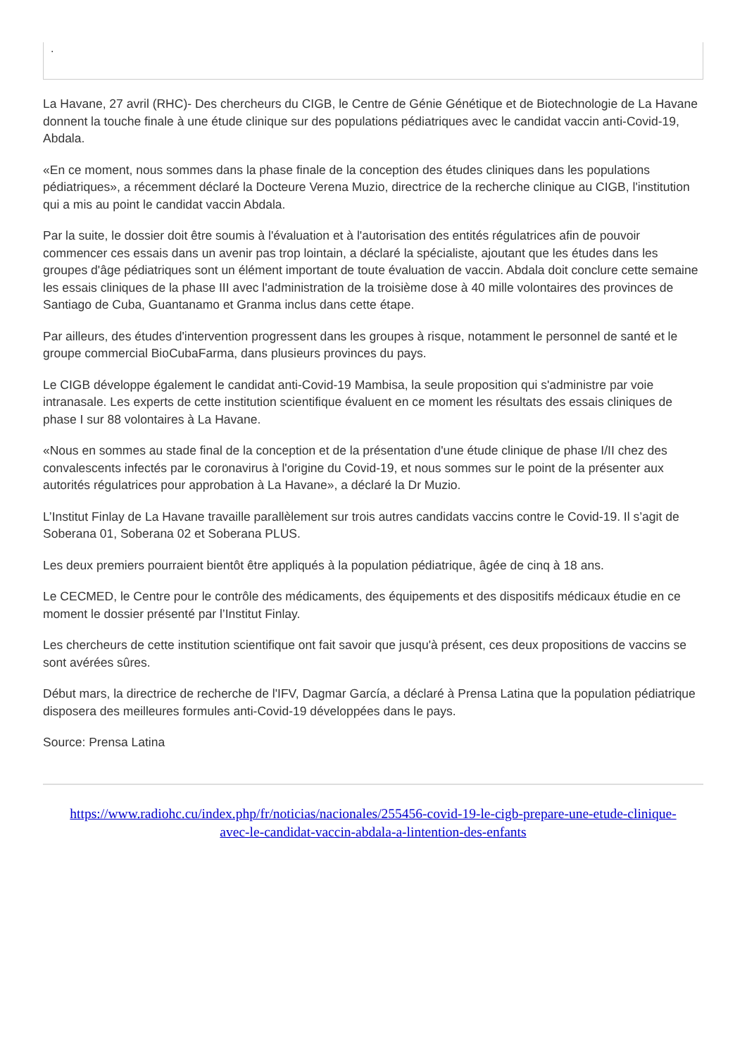.
La Havane, 27 avril (RHC)- Des chercheurs du CIGB, le Centre de Génie Génétique et de Biotechnologie de La Havane donnent la touche finale à une étude clinique sur des populations pédiatriques avec le candidat vaccin anti-Covid-19, Abdala.
«En ce moment, nous sommes dans la phase finale de la conception des études cliniques dans les populations pédiatriques», a récemment déclaré la Docteure Verena Muzio, directrice de la recherche clinique au CIGB, l'institution qui a mis au point le candidat vaccin Abdala.
Par la suite, le dossier doit être soumis à l'évaluation et à l'autorisation des entités régulatrices afin de pouvoir commencer ces essais dans un avenir pas trop lointain, a déclaré la spécialiste, ajoutant que les études dans les groupes d'âge pédiatriques sont un élément important de toute évaluation de vaccin. Abdala doit conclure cette semaine les essais cliniques de la phase III avec l'administration de la troisième dose à 40 mille volontaires des provinces de Santiago de Cuba, Guantanamo et Granma inclus dans cette étape.
Par ailleurs, des études d'intervention progressent dans les groupes à risque, notamment le personnel de santé et le groupe commercial BioCubaFarma, dans plusieurs provinces du pays.
Le CIGB développe également le candidat anti-Covid-19 Mambisa, la seule proposition qui s'administre par voie intranasale. Les experts de cette institution scientifique évaluent en ce moment les résultats des essais cliniques de phase I sur 88 volontaires à La Havane.
«Nous en sommes au stade final de la conception et de la présentation d'une étude clinique de phase I/II chez des convalescents infectés par le coronavirus à l'origine du Covid-19, et nous sommes sur le point de la présenter aux autorités régulatrices pour approbation à La Havane», a déclaré la Dr Muzio.
L’Institut Finlay de La Havane travaille parallèlement sur trois autres candidats vaccins contre le Covid-19. Il s’agit de Soberana 01, Soberana 02 et Soberana PLUS.
Les deux premiers pourraient bientôt être appliqués à la population pédiatrique, âgée de cinq à 18 ans.
Le CECMED, le Centre pour le contrôle des médicaments, des équipements et des dispositifs médicaux étudie en ce moment le dossier présenté par l’Institut Finlay.
Les chercheurs de cette institution scientifique ont fait savoir que jusqu'à présent, ces deux propositions de vaccins se sont avérées sûres.
Début mars, la directrice de recherche de l'IFV, Dagmar García, a déclaré à Prensa Latina que la population pédiatrique disposera des meilleures formules anti-Covid-19 développées dans le pays.
Source: Prensa Latina
https://www.radiohc.cu/index.php/fr/noticias/nacionales/255456-covid-19-le-cigb-prepare-une-etude-clinique-avec-le-candidat-vaccin-abdala-a-lintention-des-enfants